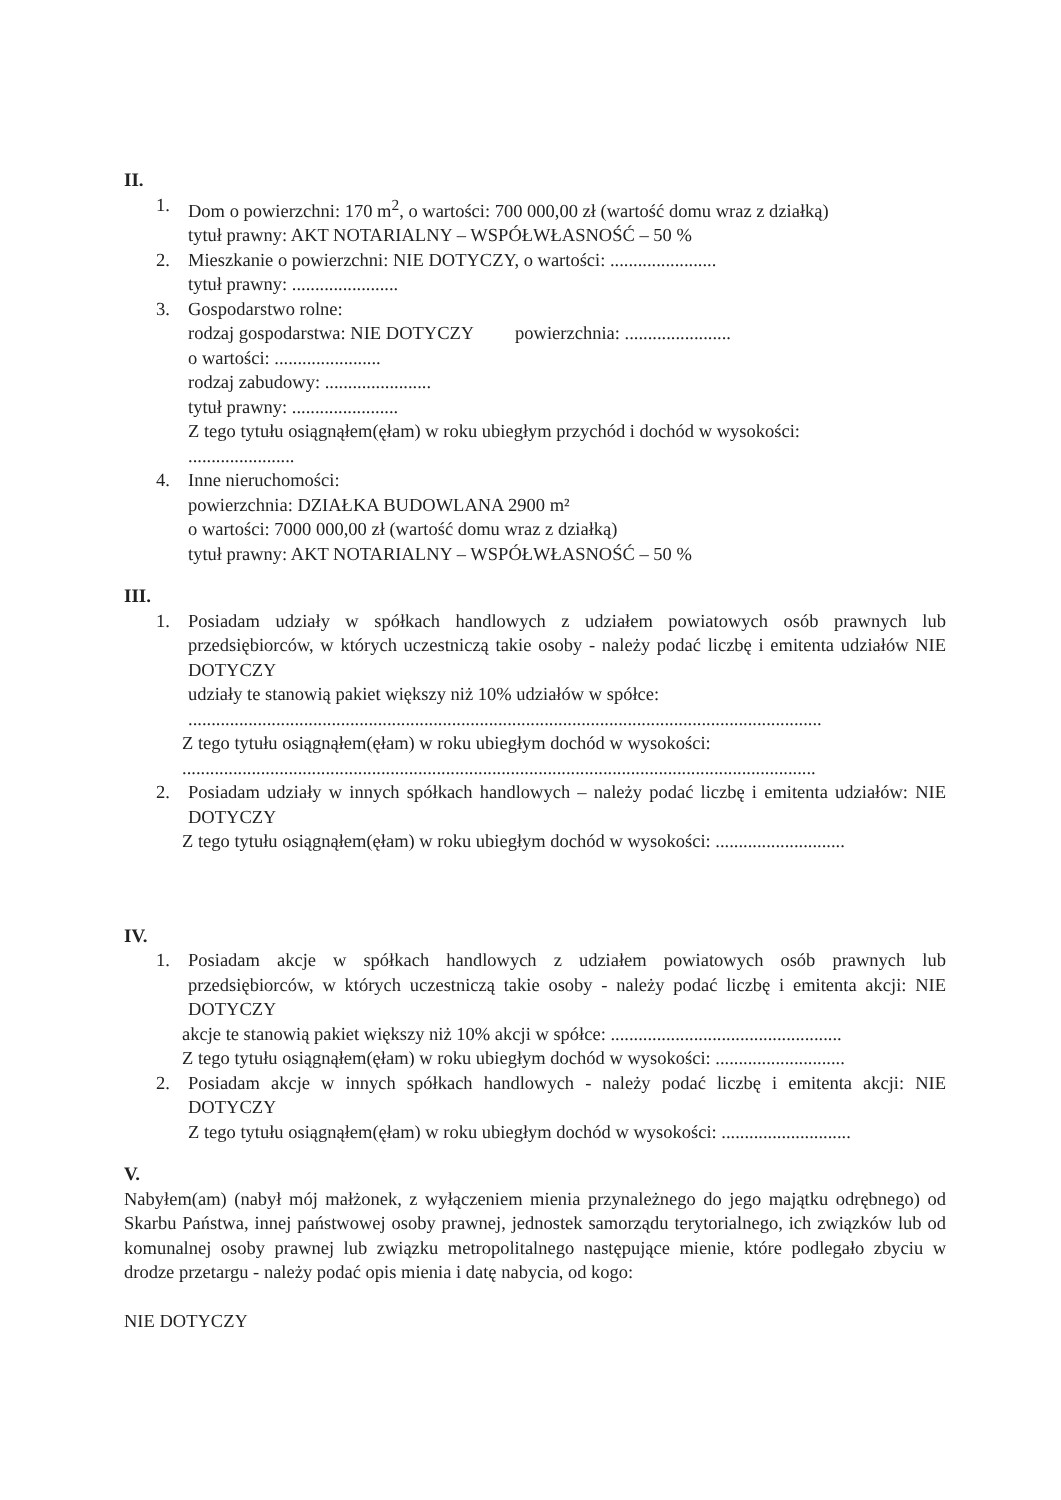II.
1. Dom o powierzchni: 170 m<sup>2</sup>, o wartości: 700 000,00 zł (wartość domu wraz z działką)
tytuł prawny: AKT NOTARIALNY – WSPÓŁWŁASNOŚĆ – 50 %
2. Mieszkanie o powierzchni: NIE DOTYCZY, o wartości: .......................
tytuł prawny: .......................
3. Gospodarstwo rolne:
rodzaj gospodarstwa: NIE DOTYCZY powierzchnia: .......................
o wartości: .......................
rodzaj zabudowy: .......................
tytuł prawny: .......................
Z tego tytułu osiągnąłem(ęłam) w roku ubiegłym przychód i dochód w wysokości:
.......................
4. Inne nieruchomości:
powierzchnia: DZIAŁKA BUDOWLANA 2900 m²
o wartości: 7000 000,00 zł (wartość domu wraz z działką)
tytuł prawny: AKT NOTARIALNY – WSPÓŁWŁASNOŚĆ – 50 %
III.
1. Posiadam udziały w spółkach handlowych z udziałem powiatowych osób prawnych lub przedsiębiorców, w których uczestniczą takie osoby - należy podać liczbę i emitenta udziałów NIE DOTYCZY
udziały te stanowią pakiet większy niż 10% udziałów w spółce:
.........................................................................................................................................
Z tego tytułu osiągnąłem(ęłam) w roku ubiegłym dochód w wysokości:
.........................................................................................................................................
2. Posiadam udziały w innych spółkach handlowych – należy podać liczbę i emitenta udziałów: NIE DOTYCZY
Z tego tytułu osiągnąłem(ęłam) w roku ubiegłym dochód w wysokości: ............................
IV.
1. Posiadam akcje w spółkach handlowych z udziałem powiatowych osób prawnych lub przedsiębiorców, w których uczestniczą takie osoby - należy podać liczbę i emitenta akcji: NIE DOTYCZY
akcje te stanowią pakiet większy niż 10% akcji w spółce: ..................................................
Z tego tytułu osiągnąłem(ęłam) w roku ubiegłym dochód w wysokości: ............................
2. Posiadam akcje w innych spółkach handlowych - należy podać liczbę i emitenta akcji: NIE DOTYCZY
Z tego tytułu osiągnąłem(ęłam) w roku ubiegłym dochód w wysokości: ............................
V.
Nabyłem(am) (nabył mój małżonek, z wyłączeniem mienia przynależnego do jego majątku odrębnego) od Skarbu Państwa, innej państwowej osoby prawnej, jednostek samorządu terytorialnego, ich związków lub od komunalnej osoby prawnej lub związku metropolitalnego następujące mienie, które podlegało zbyciu w drodze przetargu - należy podać opis mienia i datę nabycia, od kogo:
NIE DOTYCZY